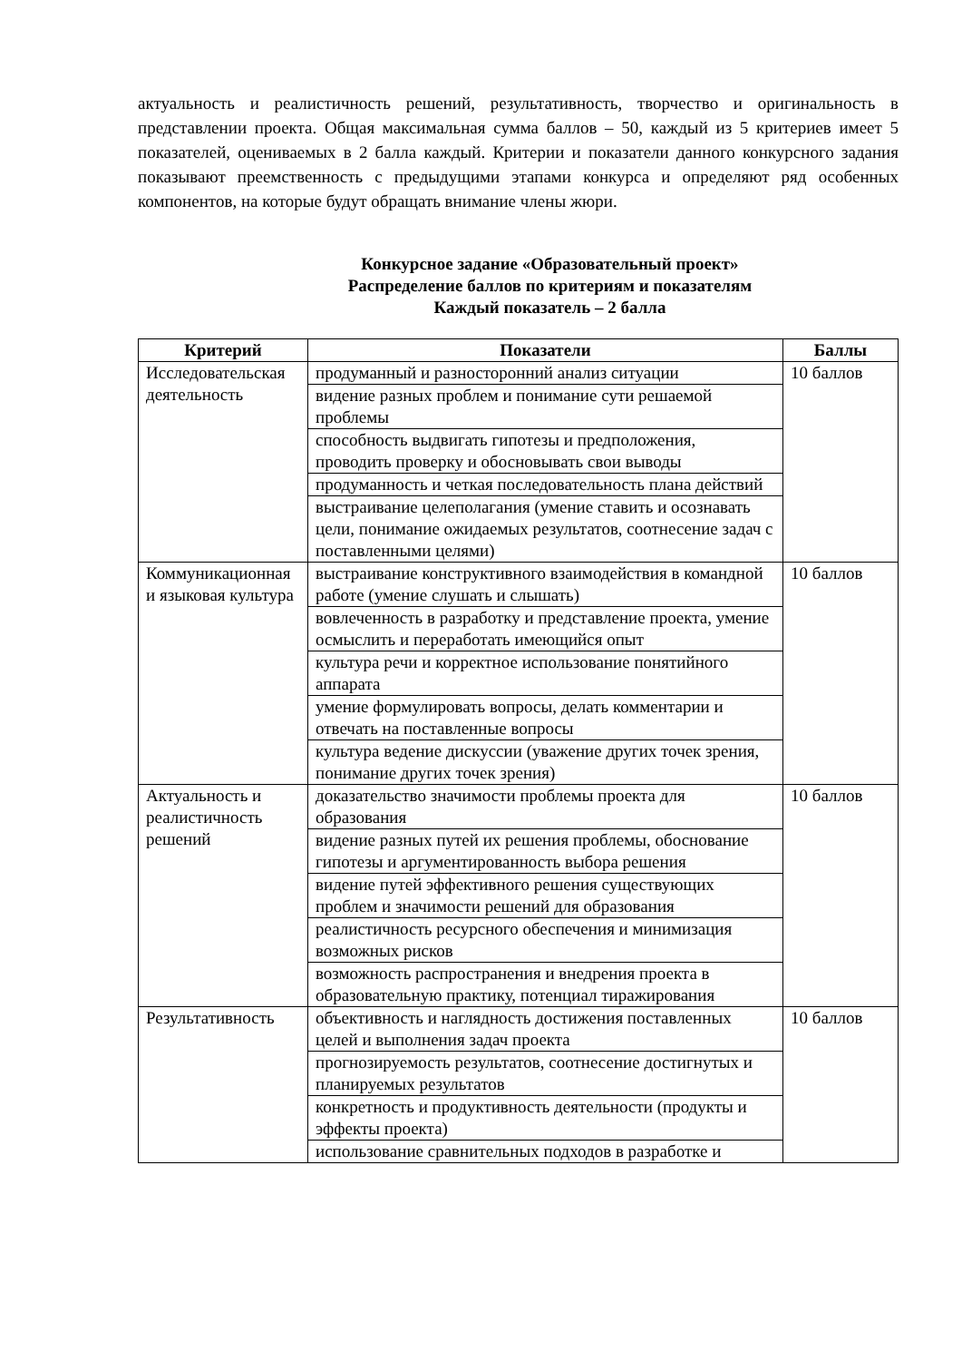актуальность и реалистичность решений, результативность, творчество и оригинальность в представлении проекта. Общая максимальная сумма баллов – 50, каждый из 5 критериев имеет 5 показателей, оцениваемых в 2 балла каждый. Критерии и показатели данного конкурсного задания показывают преемственность с предыдущими этапами конкурса и определяют ряд особенных компонентов, на которые будут обращать внимание члены жюри.
Конкурсное задание «Образовательный проект»
Распределение баллов по критериям и показателям
Каждый показатель – 2 балла
| Критерий | Показатели | Баллы |
| --- | --- | --- |
| Исследовательская деятельность | продуманный и разносторонний анализ ситуации | 10 баллов |
| | видение разных проблем и понимание сути решаемой проблемы | |
| | способность выдвигать гипотезы и предположения, проводить проверку и обосновывать свои выводы | |
| | продуманность и четкая последовательность плана действий | |
| | выстраивание целеполагания (умение ставить и осознавать цели, понимание ожидаемых результатов, соотнесение задач с поставленными целями) | |
| Коммуникационная и языковая культура | выстраивание конструктивного взаимодействия в командной работе (умение слушать и слышать) | 10 баллов |
| | вовлеченность в разработку и представление проекта, умение осмыслить и переработать имеющийся опыт | |
| | культура речи и корректное использование понятийного аппарата | |
| | умение формулировать вопросы, делать комментарии и отвечать на поставленные вопросы | |
| | культура ведение дискуссии (уважение других точек зрения, понимание других точек зрения) | |
| Актуальность и реалистичность решений | доказательство значимости проблемы проекта для образования | 10 баллов |
| | видение разных путей их решения проблемы, обоснование гипотезы и аргументированность выбора решения | |
| | видение путей эффективного решения существующих проблем и значимости решений для образования | |
| | реалистичность ресурсного обеспечения и минимизация возможных рисков | |
| | возможность распространения и внедрения проекта в образовательную практику, потенциал тиражирования | |
| Результативность | объективность и наглядность достижения поставленных целей и выполнения задач проекта | 10 баллов |
| | прогнозируемость результатов, соотнесение достигнутых и планируемых результатов | |
| | конкретность и продуктивность деятельности (продукты и эффекты проекта) | |
| | использование сравнительных подходов в разработке и | |